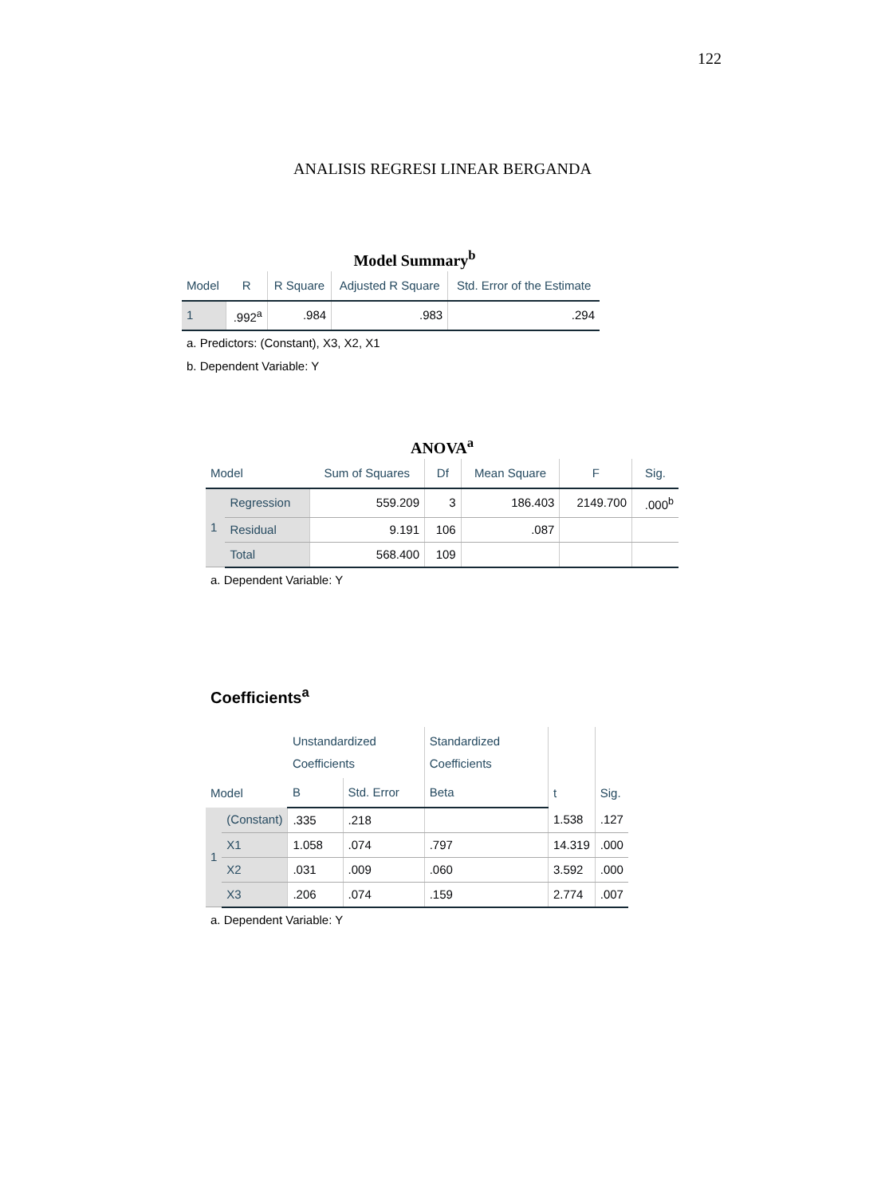122
ANALISIS REGRESI LINEAR BERGANDA
Model Summary<sup>b</sup>
| Model | R | R Square | Adjusted R Square | Std. Error of the Estimate |
| --- | --- | --- | --- | --- |
| 1 | .992<sup>a</sup> | .984 | .983 | .294 |
a. Predictors: (Constant), X3, X2, X1
b. Dependent Variable: Y
ANOVA<sup>a</sup>
| Model | | Sum of Squares | Df | Mean Square | F | Sig. |
| --- | --- | --- | --- | --- | --- | --- |
| 1 | Regression | 559.209 | 3 | 186.403 | 2149.700 | .000<sup>b</sup> |
| | Residual | 9.191 | 106 | .087 | | |
| | Total | 568.400 | 109 | | | |
a. Dependent Variable: Y
Coefficients<sup>a</sup>
| Model | | Unstandardized Coefficients | | Standardized Coefficients | t | Sig. |
| --- | --- | --- | --- | --- | --- | --- |
| | | B | Std. Error | Beta | | |
| 1 | (Constant) | .335 | .218 | | 1.538 | .127 |
| | X1 | 1.058 | .074 | .797 | 14.319 | .000 |
| | X2 | .031 | .009 | .060 | 3.592 | .000 |
| | X3 | .206 | .074 | .159 | 2.774 | .007 |
a. Dependent Variable: Y